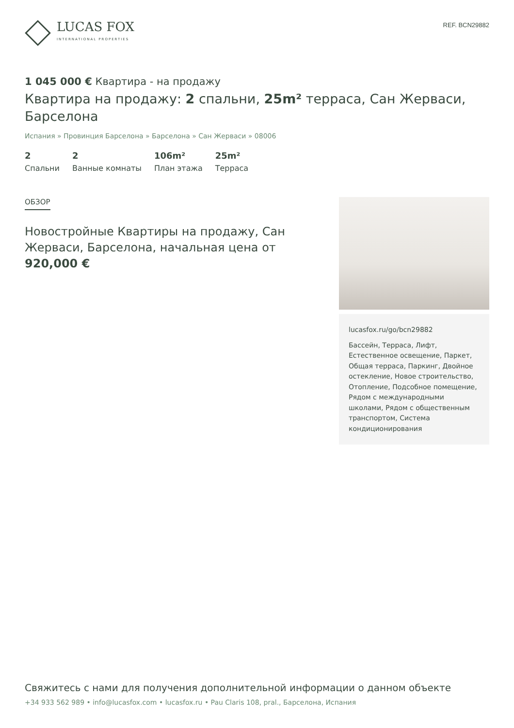LUCAS FOX
INTERNATIONAL PROPERTIES
REF. BCN29882
1 045 000 € Квартира - на продажу
Квартира на продажу: 2 спальни, 25m² терраса, Сан Жерваси, Барселона
Испания » Провинция Барселона » Барселона » Сан Жерваси » 08006
2
Спальни
2
Ванные комнаты
106m²
План этажа
25m²
Терраса
ОБЗОР
Новостройные Квартиры на продажу, Сан Жерваси, Барселона, начальная цена от 920,000 €
lucasfox.ru/go/bcn29882
Бассейн, Терраса, Лифт, Естественное освещение, Паркет, Общая терраса, Паркинг, Двойное остекление, Новое строительство, Отопление, Подсобное помещение, Рядом с международными школами, Рядом с общественным транспортом, Система кондиционирования
Свяжитесь с нами для получения дополнительной информации о данном объекте
+34 933 562 989 • info@lucasfox.com • lucasfox.ru • Pau Claris 108, pral., Барселона, Испания